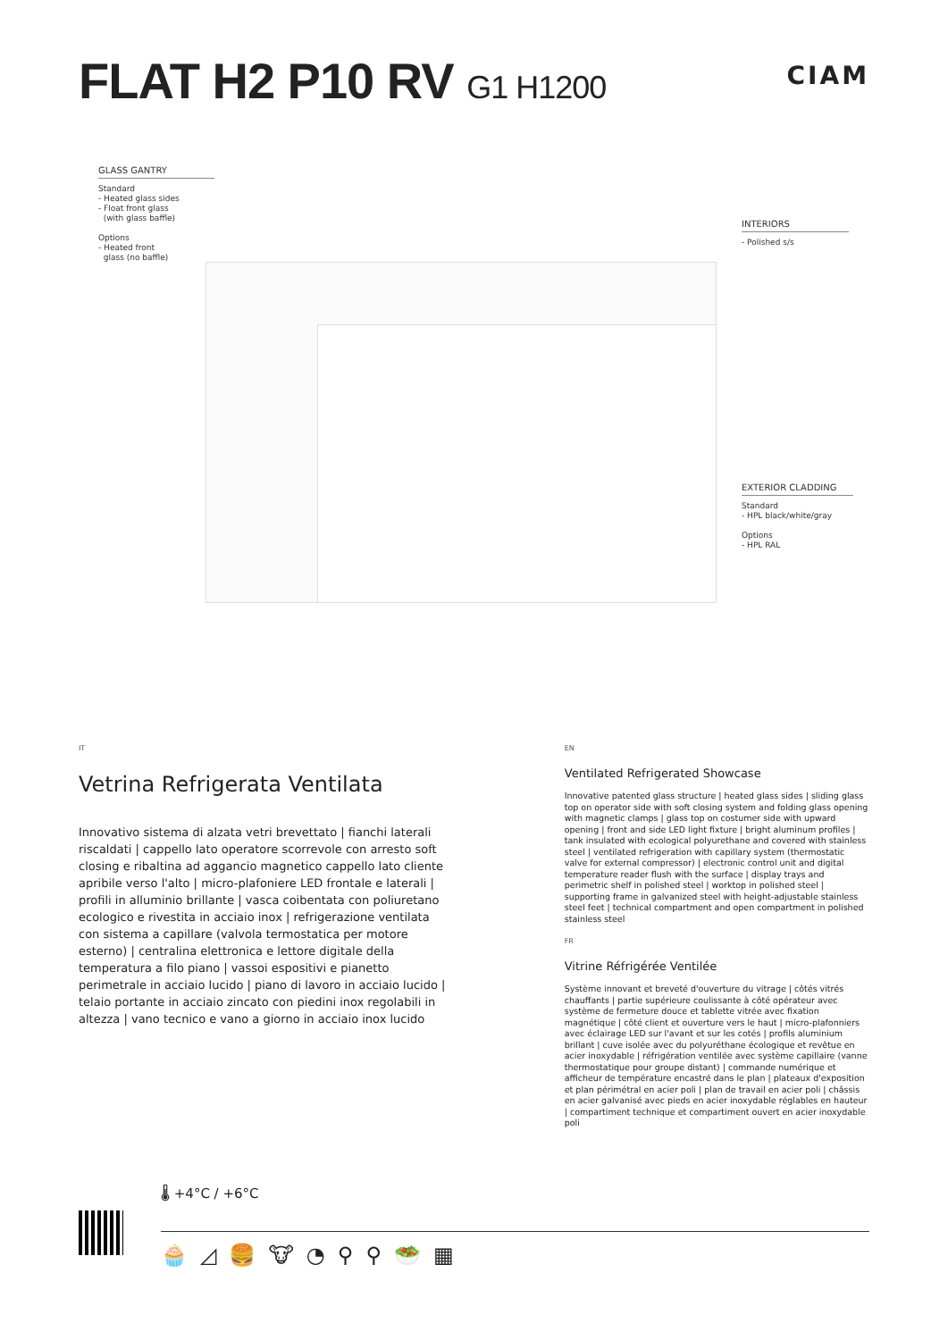FLAT H2 P10 RV G1 H1200
CIAM
GLASS GANTRY
Standard
- Heated glass sides
- Float front glass
(with glass baffle)
Options
- Heated front
glass (no baffle)
INTERIORS
- Polished s/s
EXTERIOR CLADDING
Standard
- HPL black/white/gray
Options
- HPL RAL
IT
Vetrina Refrigerata Ventilata
Innovativo sistema di alzata vetri brevettato | fianchi laterali riscaldati | cappello lato operatore scorrevole con arresto soft closing e ribaltina ad aggancio magnetico cappello lato cliente apribile verso l'alto | micro-plafoniere LED frontale e laterali | profili in alluminio brillante | vasca coibentata con poliuretano ecologico e rivestita in acciaio inox | refrigerazione ventilata con sistema a capillare (valvola termostatica per motore esterno) | centralina elettronica e lettore digitale della temperatura a filo piano | vassoi espositivi e pianetto perimetrale in acciaio lucido | piano di lavoro in acciaio lucido | telaio portante in acciaio zincato con piedini inox regolabili in altezza | vano tecnico e vano a giorno in acciaio inox lucido
EN
Ventilated Refrigerated Showcase
Innovative patented glass structure | heated glass sides | sliding glass top on operator side with soft closing system and folding glass opening with magnetic clamps | glass top on costumer side with upward opening | front and side LED light fixture | bright aluminum profiles | tank insulated with ecological polyurethane and covered with stainless steel | ventilated refrigeration with capillary system (thermostatic valve for external compressor) | electronic control unit and digital temperature reader flush with the surface | display trays and perimetric shelf in polished steel | worktop in polished steel | supporting frame in galvanized steel with height-adjustable stainless steel feet | technical compartment and open compartment in polished stainless steel
FR
Vitrine Réfrigérée Ventilée
Système innovant et breveté d'ouverture du vitrage | côtés vitrés chauffants | partie supérieure coulissante à côté opérateur avec système de fermeture douce et tablette vitrée avec fixation magnétique | côté client et ouverture vers le haut | micro-plafonniers avec éclairage LED sur l'avant et sur les cotés | profils aluminium brillant | cuve isolée avec du polyuréthane écologique et revêtue en acier inoxydable | réfrigération ventilée avec système capillaire (vanne thermostatique pour groupe distant) | commande numérique et afficheur de température encastré dans le plan | plateaux d'exposition et plan périmétral en acier poli | plan de travail en acier poli | châssis en acier galvanisé avec pieds en acier inoxydable réglables en hauteur | compartiment technique et compartiment ouvert en acier inoxydable poli
🌡 +4°C / +6°C
🧁◿🍔🐮◔⚲⚲🥗▦